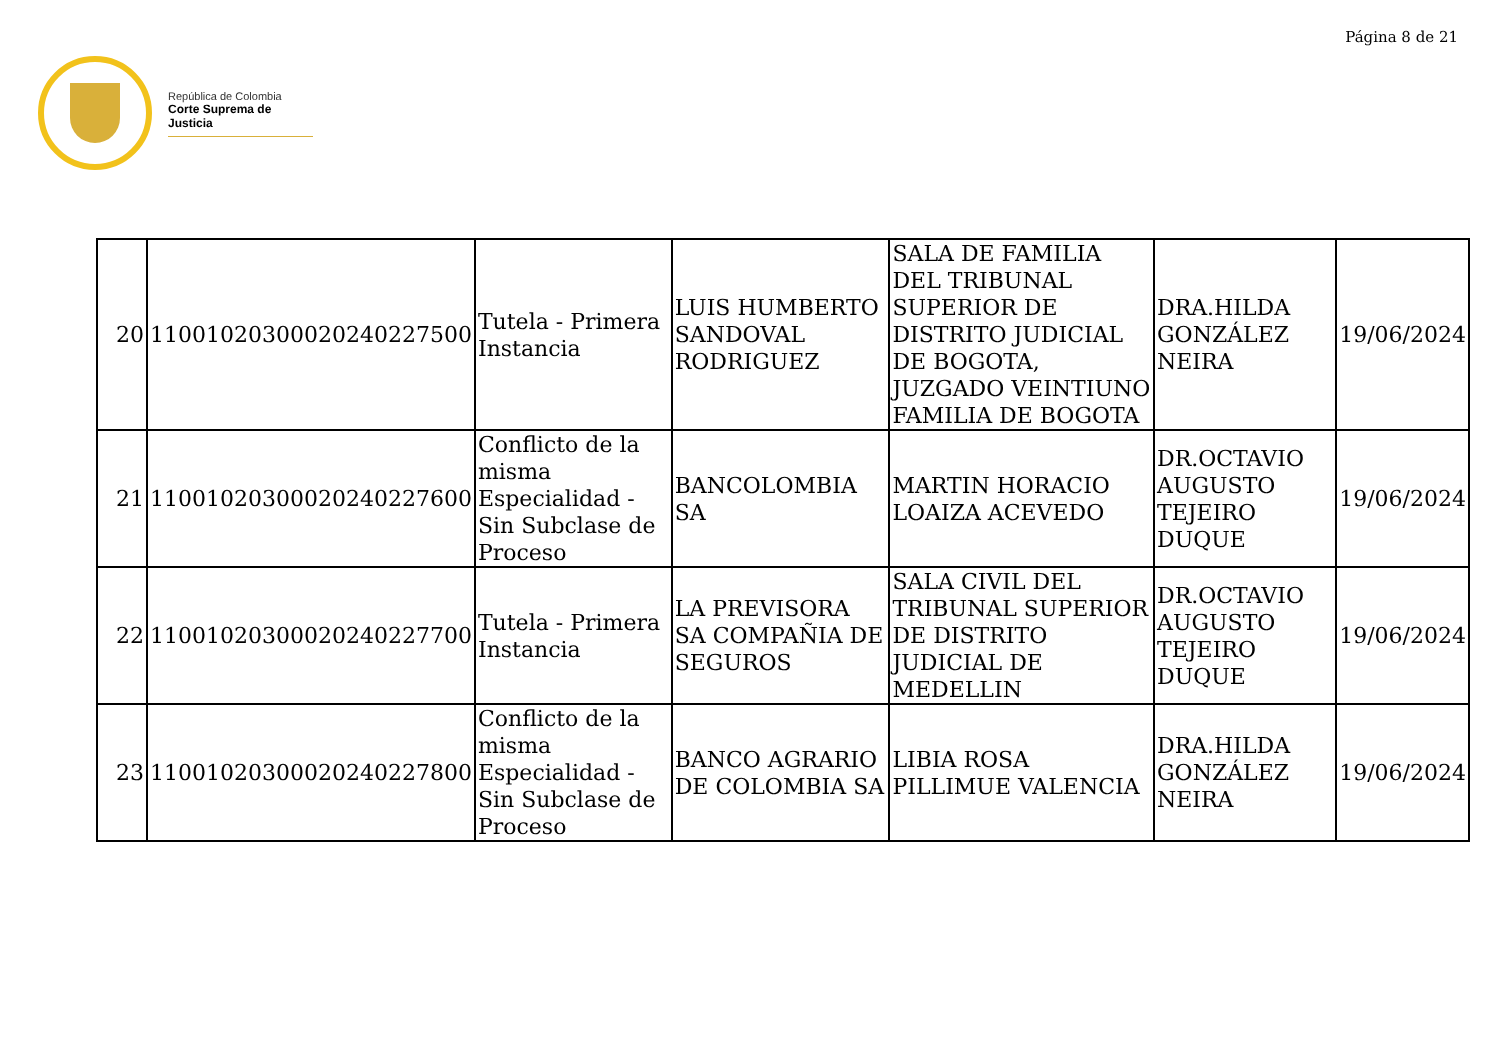Página 8 de 21
República de Colombia
Corte Suprema de Justicia
| 20 | 11001020300020240227500 | Tutela - Primera Instancia | LUIS HUMBERTO SANDOVAL RODRIGUEZ | SALA DE FAMILIA DEL TRIBUNAL SUPERIOR DE DISTRITO JUDICIAL DE BOGOTA, JUZGADO VEINTIUNO FAMILIA DE BOGOTA | DRA.HILDA GONZÁLEZ NEIRA | 19/06/2024 |
| 21 | 11001020300020240227600 | Conflicto de la misma Especialidad - Sin Subclase de Proceso | BANCOLOMBIA SA | MARTIN HORACIO LOAIZA ACEVEDO | DR.OCTAVIO AUGUSTO TEJEIRO DUQUE | 19/06/2024 |
| 22 | 11001020300020240227700 | Tutela - Primera Instancia | LA PREVISORA SA COMPAÑIA DE SEGUROS | SALA CIVIL DEL TRIBUNAL SUPERIOR DE DISTRITO JUDICIAL DE MEDELLIN | DR.OCTAVIO AUGUSTO TEJEIRO DUQUE | 19/06/2024 |
| 23 | 11001020300020240227800 | Conflicto de la misma Especialidad - Sin Subclase de Proceso | BANCO AGRARIO DE COLOMBIA SA | LIBIA ROSA PILLIMUE VALENCIA | DRA.HILDA GONZÁLEZ NEIRA | 19/06/2024 |